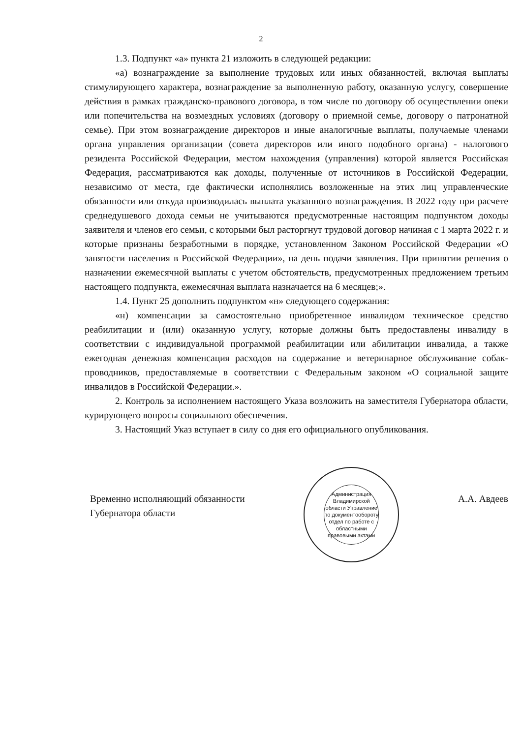2
1.3. Подпункт «а» пункта 21 изложить в следующей редакции:
«а) вознаграждение за выполнение трудовых или иных обязанностей, включая выплаты стимулирующего характера, вознаграждение за выполненную работу, оказанную услугу, совершение действия в рамках гражданско-правового договора, в том числе по договору об осуществлении опеки или попечительства на возмездных условиях (договору о приемной семье, договору о патронатной семье). При этом вознаграждение директоров и иные аналогичные выплаты, получаемые членами органа управления организации (совета директоров или иного подобного органа) - налогового резидента Российской Федерации, местом нахождения (управления) которой является Российская Федерация, рассматриваются как доходы, полученные от источников в Российской Федерации, независимо от места, где фактически исполнялись возложенные на этих лиц управленческие обязанности или откуда производилась выплата указанного вознаграждения. В 2022 году при расчете среднедушевого дохода семьи не учитываются предусмотренные настоящим подпунктом доходы заявителя и членов его семьи, с которыми был расторгнут трудовой договор начиная с 1 марта 2022 г. и которые признаны безработными в порядке, установленном Законом Российской Федерации «О занятости населения в Российской Федерации», на день подачи заявления. При принятии решения о назначении ежемесячной выплаты с учетом обстоятельств, предусмотренных предложением третьим настоящего подпункта, ежемесячная выплата назначается на 6 месяцев;».
1.4. Пункт 25 дополнить подпунктом «н» следующего содержания:
«н) компенсации за самостоятельно приобретенное инвалидом техническое средство реабилитации и (или) оказанную услугу, которые должны быть предоставлены инвалиду в соответствии с индивидуальной программой реабилитации или абилитации инвалида, а также ежегодная денежная компенсация расходов на содержание и ветеринарное обслуживание собак-проводников, предоставляемые в соответствии с Федеральным законом «О социальной защите инвалидов в Российской Федерации.».
2. Контроль за исполнением настоящего Указа возложить на заместителя Губернатора области, курирующего вопросы социального обеспечения.
3. Настоящий Указ вступает в силу со дня его официального опубликования.
Временно исполняющий обязанности
Губернатора области
Администрация Владимирской области Управление по документообороту
отдел по работе с областными правовыми актами
А.А. Авдеев